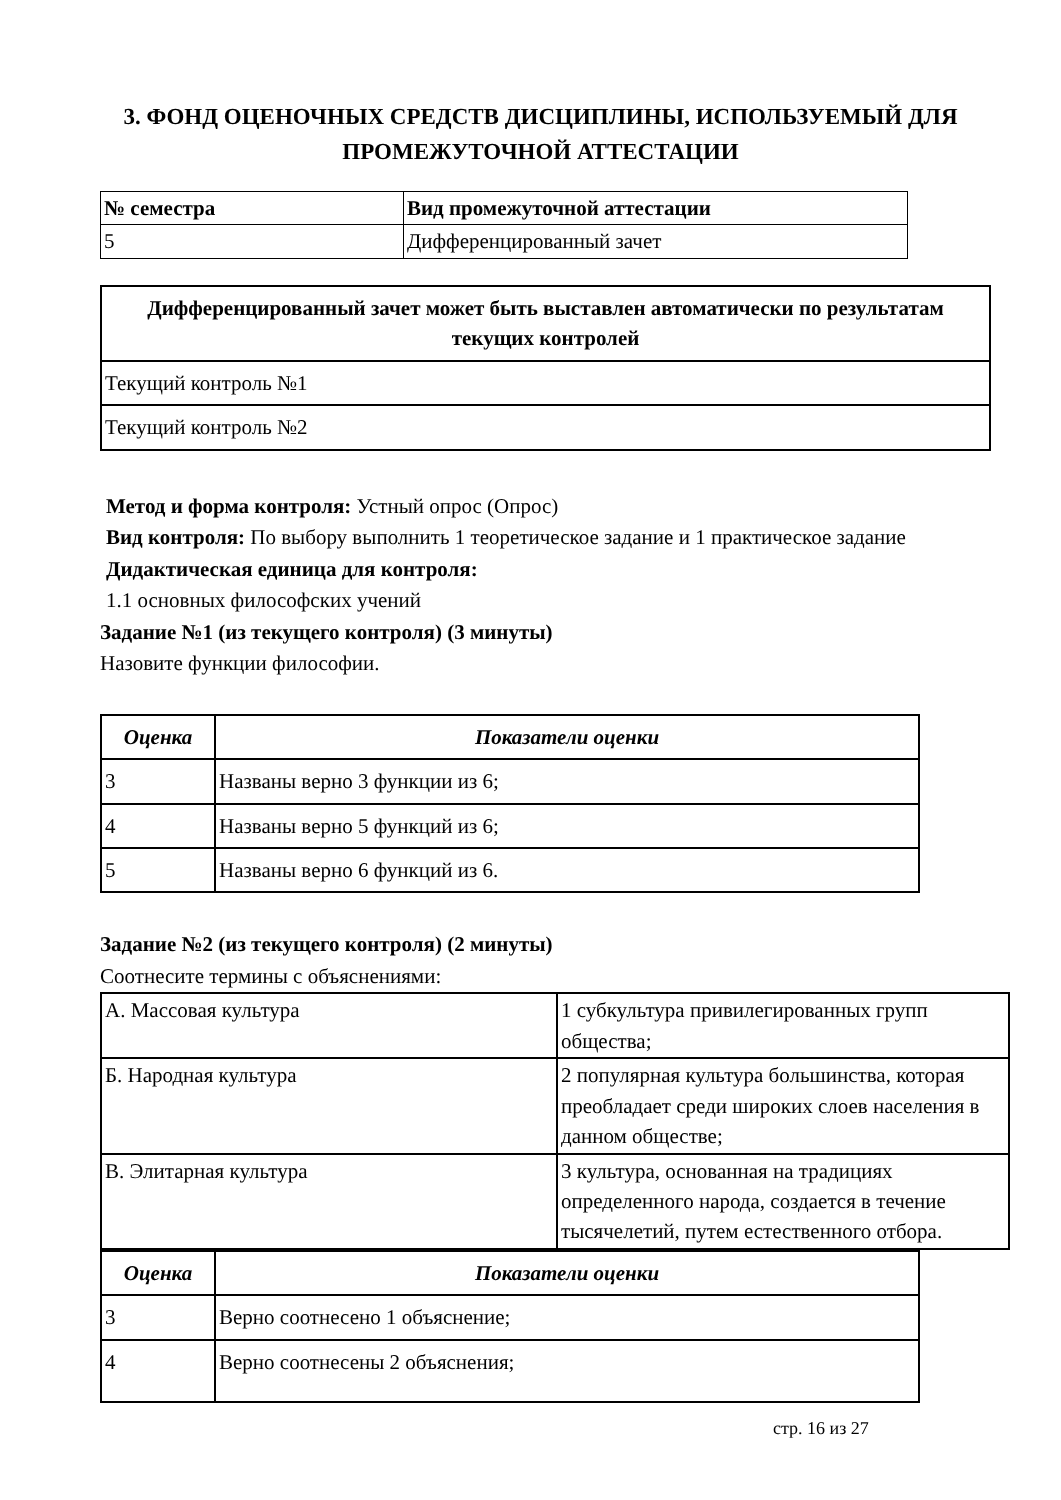3. ФОНД ОЦЕНОЧНЫХ СРЕДСТВ ДИСЦИПЛИНЫ, ИСПОЛЬЗУЕМЫЙ ДЛЯ ПРОМЕЖУТОЧНОЙ АТТЕСТАЦИИ
| № семестра | Вид промежуточной аттестации |
| --- | --- |
| 5 | Дифференцированный зачет |
| Дифференцированный зачет может быть выставлен автоматически по результатам текущих контролей |
| --- |
| Текущий контроль №1 |
| Текущий контроль №2 |
Метод и форма контроля: Устный опрос (Опрос)
Вид контроля: По выбору выполнить 1 теоретическое задание и 1 практическое задание
Дидактическая единица для контроля:
1.1 основных философских учений
Задание №1 (из текущего контроля) (3 минуты)
Назовите функции философии.
| Оценка | Показатели оценки |
| --- | --- |
| 3 | Названы верно 3 функции из 6; |
| 4 | Названы верно 5 функций из 6; |
| 5 | Названы верно 6 функций из 6. |
Задание №2 (из текущего контроля) (2 минуты)
Соотнесите термины с объяснениями:
| А. Массовая культура | 1 субкультура привилегированных групп общества; |
| Б. Народная культура | 2 популярная культура большинства, которая преобладает среди широких слоев населения в данном обществе; |
| В. Элитарная культура | 3 культура, основанная на традициях определенного народа, создается в течение тысячелетий, путем естественного отбора. |
| Оценка | Показатели оценки |
| --- | --- |
| 3 | Верно соотнесено 1 объяснение; |
| 4 | Верно соотнесены 2 объяснения; |
стр. 16 из 27